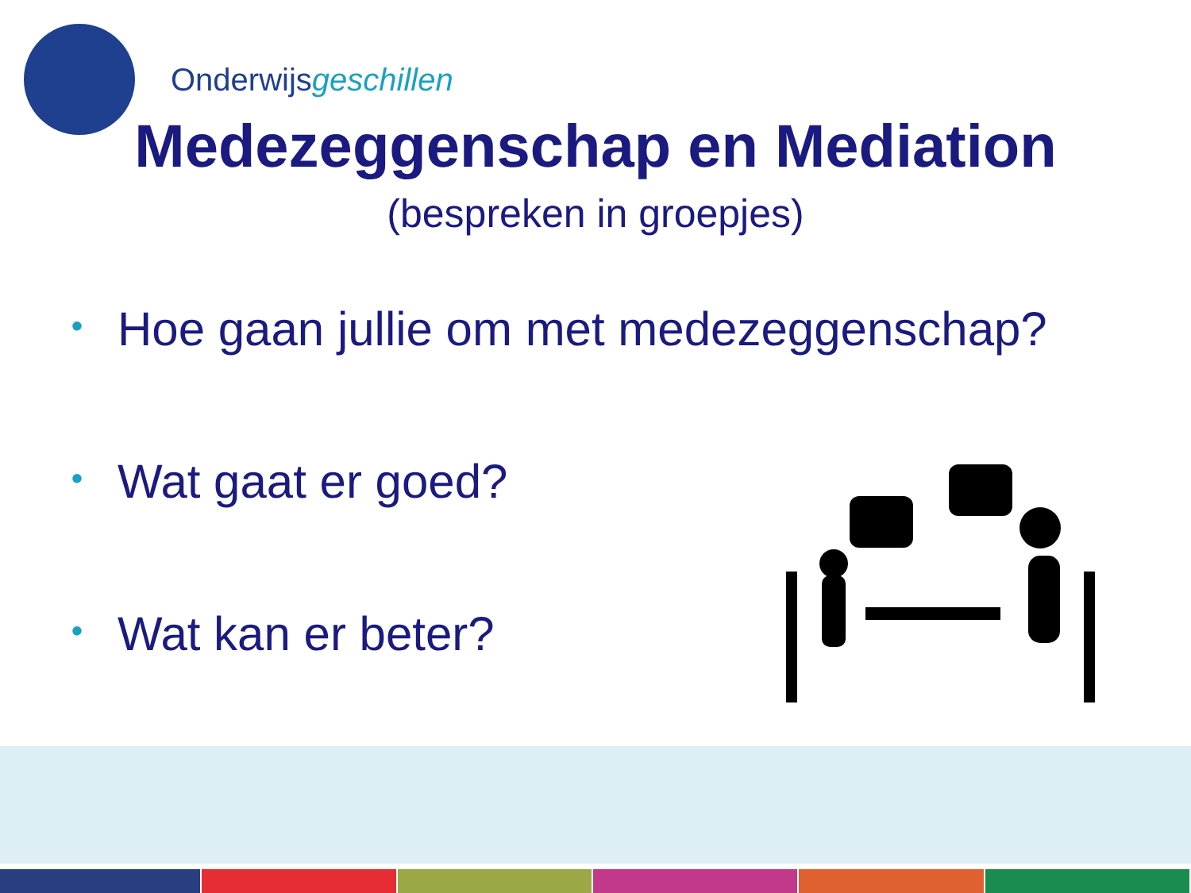Onderwijsgeschillen
Medezeggenschap en Mediation
(bespreken in groepjes)
• Hoe gaan jullie om met medezeggenschap?
• Wat gaat er goed?
• Wat kan er beter?